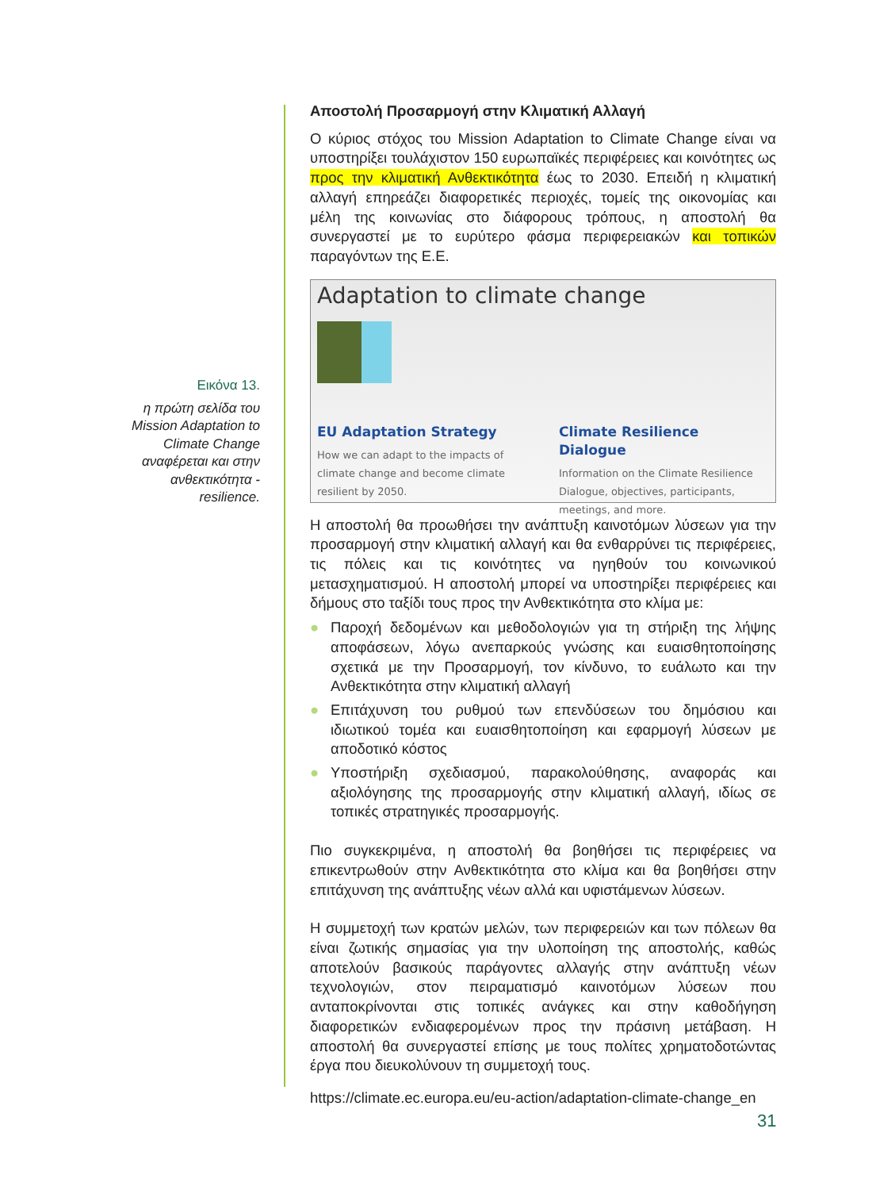Εικόνα 13.
η πρώτη σελίδα του Mission Adaptation to Climate Change αναφέρεται και στην ανθεκτικότητα - resilience.
Αποστολή Προσαρμογή στην Κλιματική Αλλαγή
Ο κύριος στόχος του Mission Adaptation to Climate Change είναι να υποστηρίξει τουλάχιστον 150 ευρωπαϊκές περιφέρειες και κοινότητες ως προς την κλιματική Ανθεκτικότητα έως το 2030. Επειδή η κλιματική αλλαγή επηρεάζει διαφορετικές περιοχές, τομείς της οικονομίας και μέλη της κοινωνίας στο διάφορους τρόπους, η αποστολή θα συνεργαστεί με το ευρύτερο φάσμα περιφερειακών και τοπικών παραγόντων της Ε.Ε.
Adaptation to climate change
EU Adaptation Strategy
How we can adapt to the impacts of climate change and become climate resilient by 2050.
Climate Resilience Dialogue
Information on the Climate Resilience Dialogue, objectives, participants, meetings, and more.
Η αποστολή θα προωθήσει την ανάπτυξη καινοτόμων λύσεων για την προσαρμογή στην κλιματική αλλαγή και θα ενθαρρύνει τις περιφέρειες, τις πόλεις και τις κοινότητες να ηγηθούν του κοινωνικού μετασχηματισμού. Η αποστολή μπορεί να υποστηρίξει περιφέρειες και δήμους στο ταξίδι τους προς την Ανθεκτικότητα στο κλίμα με:
● Παροχή δεδομένων και μεθοδολογιών για τη στήριξη της λήψης αποφάσεων, λόγω ανεπαρκούς γνώσης και ευαισθητοποίησης σχετικά με την Προσαρμογή, τον κίνδυνο, το ευάλωτο και την Ανθεκτικότητα στην κλιματική αλλαγή
● Επιτάχυνση του ρυθμού των επενδύσεων του δημόσιου και ιδιωτικού τομέα και ευαισθητοποίηση και εφαρμογή λύσεων με αποδοτικό κόστος
● Υποστήριξη σχεδιασμού, παρακολούθησης, αναφοράς και αξιολόγησης της προσαρμογής στην κλιματική αλλαγή, ιδίως σε τοπικές στρατηγικές προσαρμογής.
Πιο συγκεκριμένα, η αποστολή θα βοηθήσει τις περιφέρειες να επικεντρωθούν στην Ανθεκτικότητα στο κλίμα και θα βοηθήσει στην επιτάχυνση της ανάπτυξης νέων αλλά και υφιστάμενων λύσεων.
Η συμμετοχή των κρατών μελών, των περιφερειών και των πόλεων θα είναι ζωτικής σημασίας για την υλοποίηση της αποστολής, καθώς αποτελούν βασικούς παράγοντες αλλαγής στην ανάπτυξη νέων τεχνολογιών, στον πειραματισμό καινοτόμων λύσεων που ανταποκρίνονται στις τοπικές ανάγκες και στην καθοδήγηση διαφορετικών ενδιαφερομένων προς την πράσινη μετάβαση. Η αποστολή θα συνεργαστεί επίσης με τους πολίτες χρηματοδοτώντας έργα που διευκολύνουν τη συμμετοχή τους.
https://climate.ec.europa.eu/eu-action/adaptation-climate-change_en
31